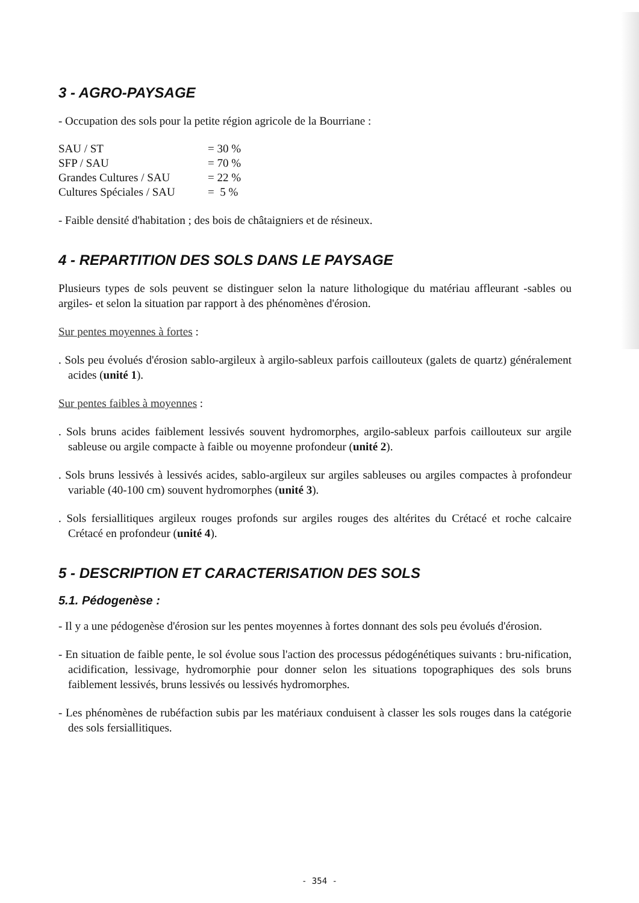3 - AGRO-PAYSAGE
- Occupation des sols pour la petite région agricole de la Bourriane :
| SAU / ST | = 30 % |
| SFP / SAU | = 70 % |
| Grandes Cultures / SAU | = 22 % |
| Cultures Spéciales / SAU | = 5 % |
- Faible densité d'habitation ; des bois de châtaigniers et de résineux.
4 - REPARTITION DES SOLS DANS LE PAYSAGE
Plusieurs types de sols peuvent se distinguer selon la nature lithologique du matériau affleurant -sables ou argiles- et selon la situation par rapport à des phénomènes d'érosion.
Sur pentes moyennes à fortes :
. Sols peu évolués d'érosion sablo-argileux à argilo-sableux parfois caillouteux (galets de quartz) généralement acides (unité 1).
Sur pentes faibles à moyennes :
. Sols bruns acides faiblement lessivés souvent hydromorphes, argilo-sableux parfois caillouteux sur argile sableuse ou argile compacte à faible ou moyenne profondeur (unité 2).
. Sols bruns lessivés à lessivés acides, sablo-argileux sur argiles sableuses ou argiles compactes à profondeur variable (40-100 cm) souvent hydromorphes (unité 3).
. Sols fersiallitiques argileux rouges profonds sur argiles rouges des altérites du Crétacé et roche calcaire Crétacé en profondeur (unité 4).
5 - DESCRIPTION ET CARACTERISATION DES SOLS
5.1. Pédogenèse :
- Il y a une pédogenèse d'érosion sur les pentes moyennes à fortes donnant des sols peu évolués d'érosion.
- En situation de faible pente, le sol évolue sous l'action des processus pédogénétiques suivants : bru-nification, acidification, lessivage, hydromorphie pour donner selon les situations topographiques des sols bruns faiblement lessivés, bruns lessivés ou lessivés hydromorphes.
- Les phénomènes de rubéfaction subis par les matériaux conduisent à classer les sols rouges dans la catégorie des sols fersiallitiques.
- 354 -